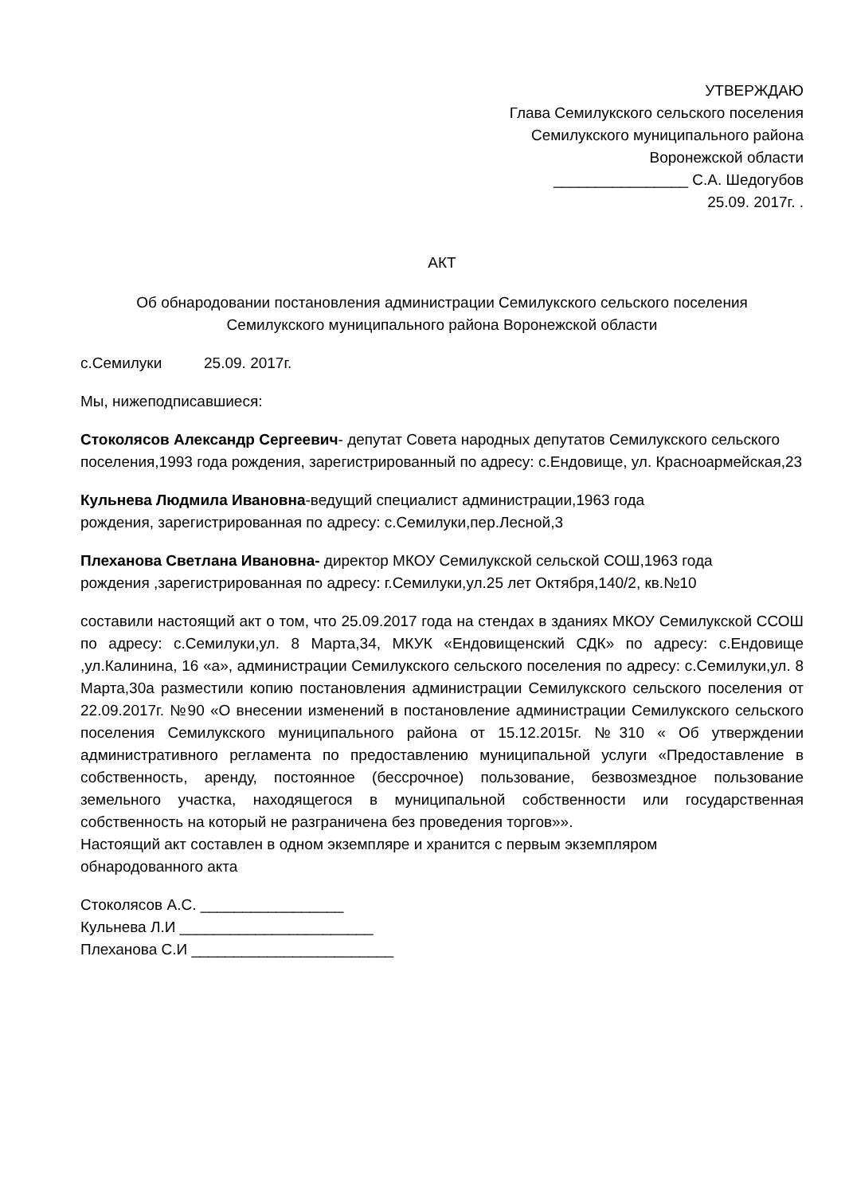УТВЕРЖДАЮ
Глава Семилукского сельского поселения
Семилукского муниципального района
Воронежской области
________________ С.А. Шедогубов
25.09. 2017г. .
АКТ
Об обнародовании постановления администрации Семилукского сельского поселения
Семилукского муниципального района Воронежской области
с.Семилуки 25.09. 2017г.
Мы, нижеподписавшиеся:
Стоколясов Александр Сергеевич- депутат Совета народных депутатов Семилукского сельского поселения,1993 года рождения, зарегистрированный по адресу: с.Ендовище, ул. Красноармейская,23
Кульнева Людмила Ивановна-ведущий специалист администрации,1963 года
рождения, зарегистрированная по адресу: с.Семилуки,пер.Лесной,3
Плеханова Светлана Ивановна- директор МКОУ Семилукской сельской СОШ,1963 года
рождения ,зарегистрированная по адресу: г.Семилуки,ул.25 лет Октября,140/2, кв.№10
составили настоящий акт о том, что 25.09.2017 года на стендах в зданиях МКОУ Семилукской ССОШ по адресу: с.Семилуки,ул. 8 Марта,34, МКУК «Ендовищенский СДК» по адресу: с.Ендовище ,ул.Калинина, 16 «а», администрации Семилукского сельского поселения по адресу: с.Семилуки,ул. 8 Марта,30а разместили копию постановления администрации Семилукского сельского поселения от 22.09.2017г. №90 «О внесении изменений в постановление администрации Семилукского сельского поселения Семилукского муниципального района от 15.12.2015г. №310 « Об утверждении административного регламента по предоставлению муниципальной услуги «Предоставление в собственность, аренду, постоянное (бессрочное) пользование, безвозмездное пользование земельного участка, находящегося в муниципальной собственности или государственная собственность на который не разграничена без проведения торгов»».
Настоящий акт составлен в одном экземпляре и хранится с первым экземпляром
обнародованного акта
Стоколясов А.С. _________________
Кульнева Л.И _______________________
Плеханова С.И ________________________